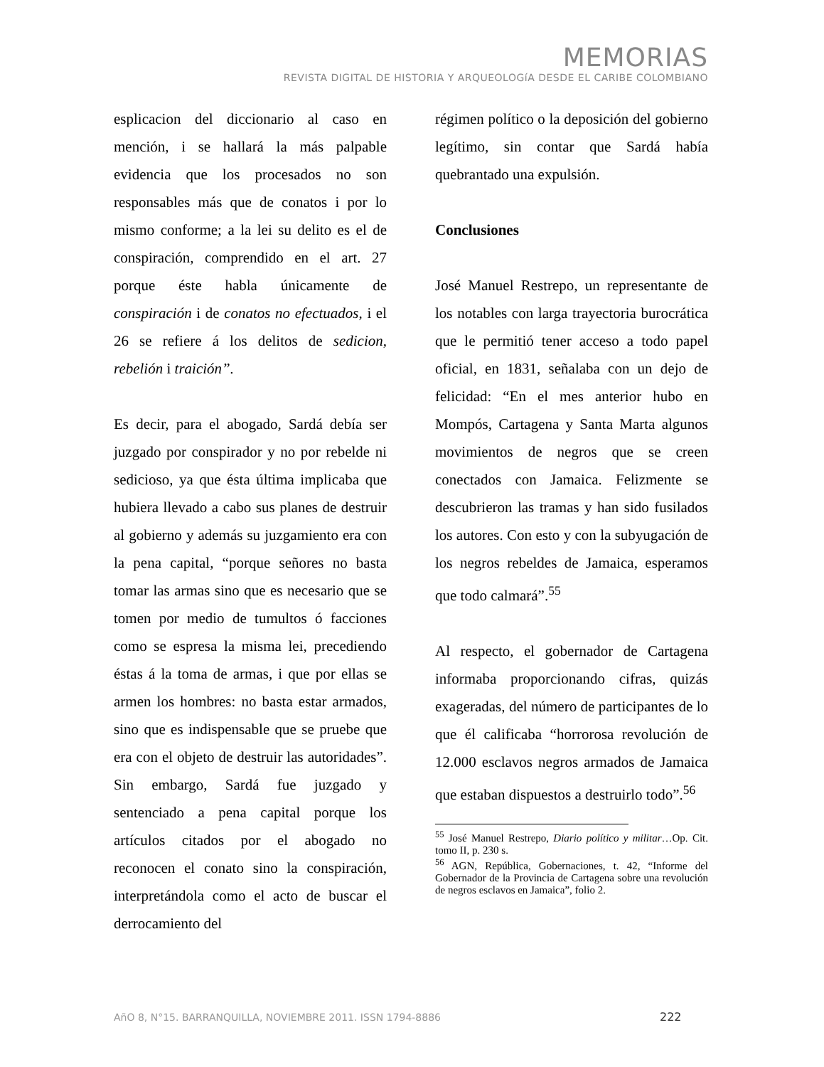MEMORIAS
REVISTA DIGITAL DE HISTORIA Y ARQUEOLOGíA DESDE EL CARIBE COLOMBIANO
esplicacion del diccionario al caso en mención, i se hallará la más palpable evidencia que los procesados no son responsables más que de conatos i por lo mismo conforme; a la lei su delito es el de conspiración, comprendido en el art. 27 porque éste habla únicamente de conspiración i de conatos no efectuados, i el 26 se refiere á los delitos de sedicion, rebelión i traición”.
Es decir, para el abogado, Sardá debía ser juzgado por conspirador y no por rebelde ni sedicioso, ya que ésta última implicaba que hubiera llevado a cabo sus planes de destruir al gobierno y además su juzgamiento era con la pena capital, “porque señores no basta tomar las armas sino que es necesario que se tomen por medio de tumultos ó facciones como se espresa la misma lei, precediendo éstas á la toma de armas, i que por ellas se armen los hombres: no basta estar armados, sino que es indispensable que se pruebe que era con el objeto de destruir las autoridades”. Sin embargo, Sardá fue juzgado y sentenciado a pena capital porque los artículos citados por el abogado no reconocen el conato sino la conspiración, interpretándola como el acto de buscar el derrocamiento del
régimen político o la deposición del gobierno legítimo, sin contar que Sardá había quebrantado una expulsión.
Conclusiones
José Manuel Restrepo, un representante de los notables con larga trayectoria burocrática que le permitió tener acceso a todo papel oficial, en 1831, señalaba con un dejo de felicidad: “En el mes anterior hubo en Mompós, Cartagena y Santa Marta algunos movimientos de negros que se creen conectados con Jamaica. Felizmente se descubrieron las tramas y han sido fusilados los autores. Con esto y con la subyugación de los negros rebeldes de Jamaica, esperamos que todo calmará”.<sup>55</sup>
Al respecto, el gobernador de Cartagena informaba proporcionando cifras, quizás exageradas, del número de participantes de lo que él calificaba “horrorosa revolución de 12.000 esclavos negros armados de Jamaica que estaban dispuestos a destruirlo todo”.<sup>56</sup>
<sup>55</sup> José Manuel Restrepo, Diario político y militar…Op. Cit. tomo II, p. 230 s.
<sup>56</sup> AGN, República, Gobernaciones, t. 42, “Informe del Gobernador de la Provincia de Cartagena sobre una revolución de negros esclavos en Jamaica”, folio 2.
AñO 8, N°15. BARRANQUILLA, NOVIEMBRE 2011. ISSN 1794-8886 222